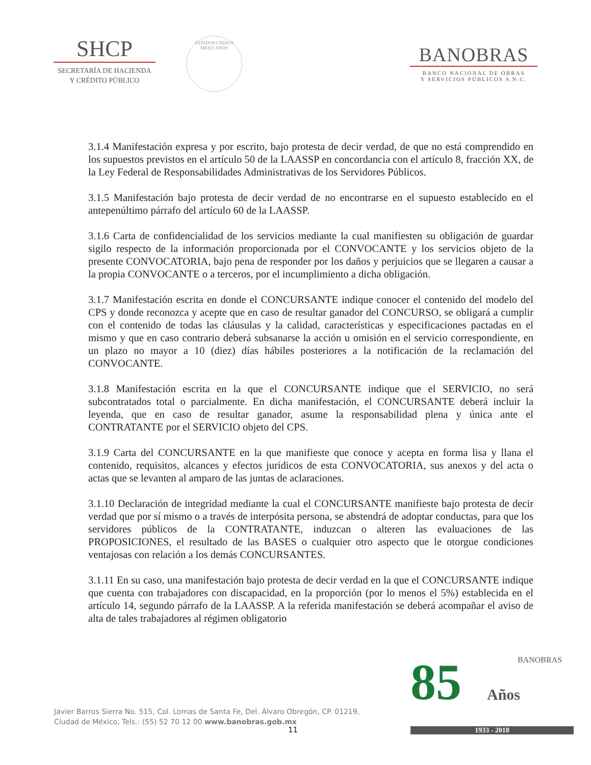SHCP
SECRETARÍA DE HACIENDA
Y CRÉDITO PÚBLICO
ESTADOS UNIDOS MEXICANOS
BANOBRAS
BANCO NACIONAL DE OBRAS
Y SERVICIOS PÚBLICOS S.N.C.
3.1.4 Manifestación expresa y por escrito, bajo protesta de decir verdad, de que no está comprendido en los supuestos previstos en el artículo 50 de la LAASSP en concordancia con el artículo 8, fracción XX, de la Ley Federal de Responsabilidades Administrativas de los Servidores Públicos.
3.1.5 Manifestación bajo protesta de decir verdad de no encontrarse en el supuesto establecido en el antepenúltimo párrafo del artículo 60 de la LAASSP.
3.1.6 Carta de confidencialidad de los servicios mediante la cual manifiesten su obligación de guardar sigilo respecto de la información proporcionada por el CONVOCANTE y los servicios objeto de la presente CONVOCATORIA, bajo pena de responder por los daños y perjuicios que se llegaren a causar a la propia CONVOCANTE o a terceros, por el incumplimiento a dicha obligación.
3.1.7 Manifestación escrita en donde el CONCURSANTE indique conocer el contenido del modelo del CPS y donde reconozca y acepte que en caso de resultar ganador del CONCURSO, se obligará a cumplir con el contenido de todas las cláusulas y la calidad, características y especificaciones pactadas en el mismo y que en caso contrario deberá subsanarse la acción u omisión en el servicio correspondiente, en un plazo no mayor a 10 (diez) días hábiles posteriores a la notificación de la reclamación del CONVOCANTE.
3.1.8 Manifestación escrita en la que el CONCURSANTE indique que el SERVICIO, no será subcontratados total o parcialmente. En dicha manifestación, el CONCURSANTE deberá incluir la leyenda, que en caso de resultar ganador, asume la responsabilidad plena y única ante el CONTRATANTE por el SERVICIO objeto del CPS.
3.1.9 Carta del CONCURSANTE en la que manifieste que conoce y acepta en forma lisa y llana el contenido, requisitos, alcances y efectos jurídicos de esta CONVOCATORIA, sus anexos y del acta o actas que se levanten al amparo de las juntas de aclaraciones.
3.1.10 Declaración de integridad mediante la cual el CONCURSANTE manifieste bajo protesta de decir verdad que por sí mismo o a través de interpósita persona, se abstendrá de adoptar conductas, para que los servidores públicos de la CONTRATANTE, induzcan o alteren las evaluaciones de las PROPOSICIONES, el resultado de las BASES o cualquier otro aspecto que le otorgue condiciones ventajosas con relación a los demás CONCURSANTES.
3.1.11 En su caso, una manifestación bajo protesta de decir verdad en la que el CONCURSANTE indique que cuenta con trabajadores con discapacidad, en la proporción (por lo menos el 5%) establecida en el artículo 14, segundo párrafo de la LAASSP. A la referida manifestación se deberá acompañar el aviso de alta de tales trabajadores al régimen obligatorio
85 BANOBRAS
Años
1933 - 2018
Javier Barros Sierra No. 515, Col. Lomas de Santa Fe, Del. Álvaro Obregón, CP. 01219,
Ciudad de México, Tels.: (55) 52 70 12 00 www.banobras.gob.mx
11